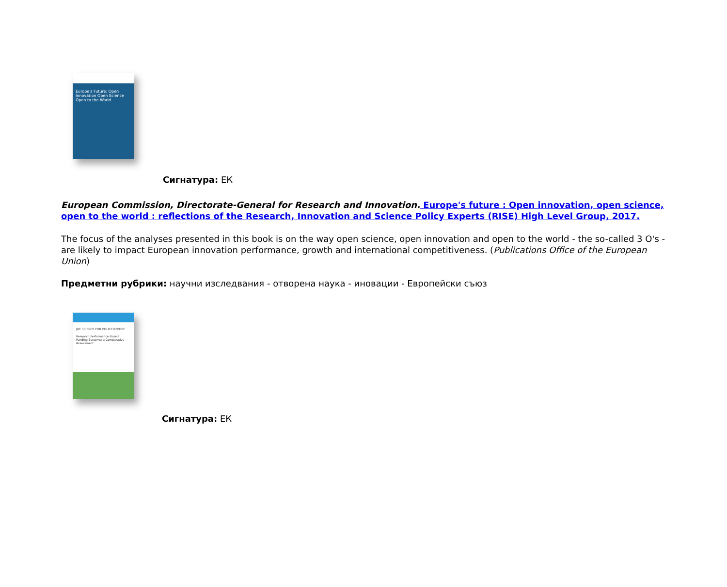Europe's Future: Open Innovation Open Science Open to the World
Сигнатура: ЕК
European Commission, Directorate-General for Research and Innovation. Europe's future : Open innovation, open science, open to the world : reflections of the Research, Innovation and Science Policy Experts (RISE) High Level Group, 2017.
The focus of the analyses presented in this book is on the way open science, open innovation and open to the world - the so-called 3 O's - are likely to impact European innovation performance, growth and international competitiveness. (Publications Office of the European Union)
Предметни рубрики: научни изследвания - отворена наука - иновации - Европейски съюз
JRC SCIENCE FOR POLICY REPORT
Research Performance Based Funding Systems: a Comparative Assessment
Сигнатура: ЕК